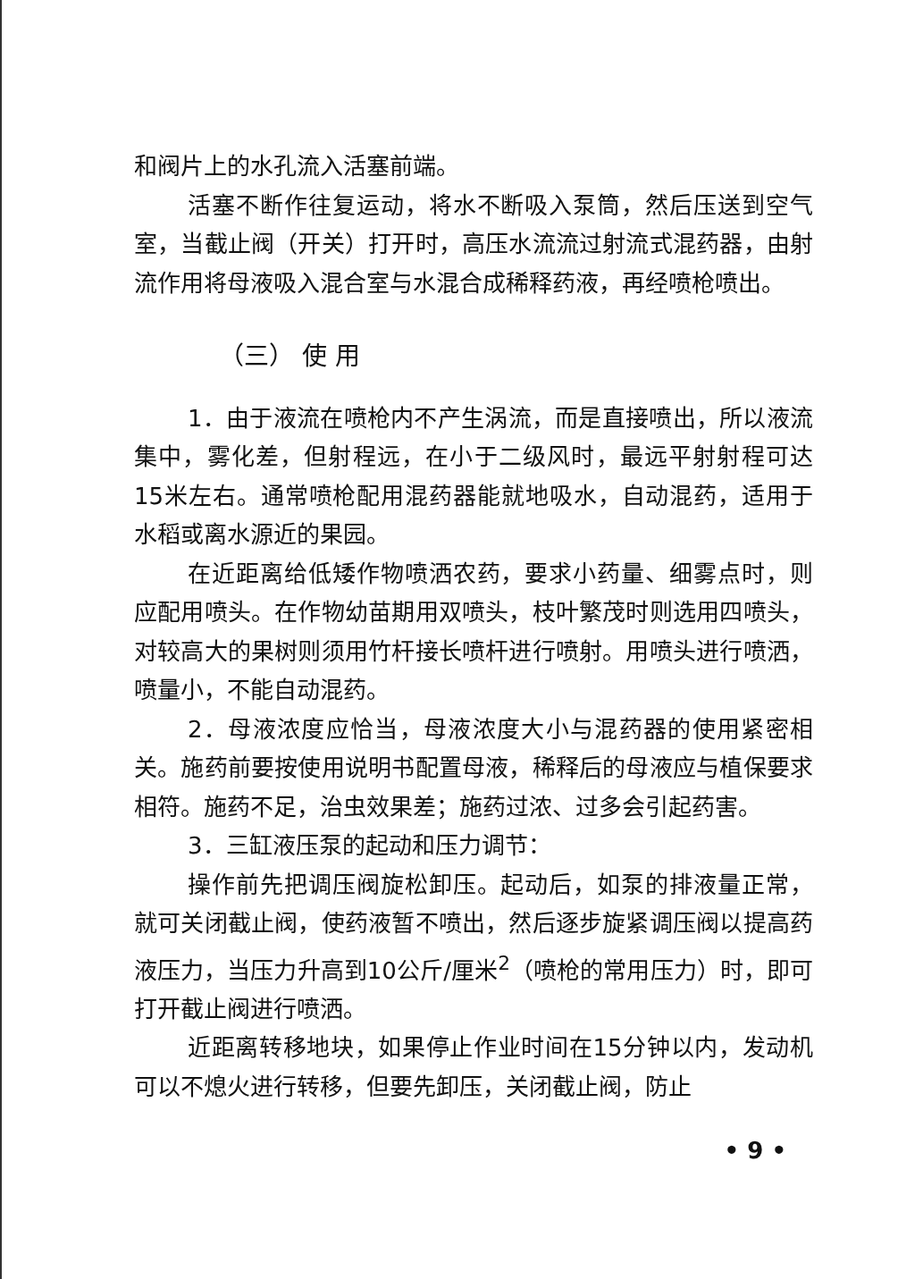和阀片上的水孔流入活塞前端。
活塞不断作往复运动，将水不断吸入泵筒，然后压送到空气室，当截止阀（开关）打开时，高压水流流过射流式混药器，由射流作用将母液吸入混合室与水混合成稀释药液，再经喷枪喷出。
（三） 使 用
1．由于液流在喷枪内不产生涡流，而是直接喷出，所以液流集中，雾化差，但射程远，在小于二级风时，最远平射射程可达15米左右。通常喷枪配用混药器能就地吸水，自动混药，适用于水稻或离水源近的果园。
在近距离给低矮作物喷洒农药，要求小药量、细雾点时，则应配用喷头。在作物幼苗期用双喷头，枝叶繁茂时则选用四喷头，对较高大的果树则须用竹杆接长喷杆进行喷射。用喷头进行喷洒，喷量小，不能自动混药。
2．母液浓度应恰当，母液浓度大小与混药器的使用紧密相关。施药前要按使用说明书配置母液，稀释后的母液应与植保要求相符。施药不足，治虫效果差；施药过浓、过多会引起药害。
3．三缸液压泵的起动和压力调节：
操作前先把调压阀旋松卸压。起动后，如泵的排液量正常，就可关闭截止阀，使药液暂不喷出，然后逐步旋紧调压阀以提高药液压力，当压力升高到10公斤/厘米<sup>2</sup>（喷枪的常用压力）时，即可打开截止阀进行喷洒。
近距离转移地块，如果停止作业时间在15分钟以内，发动机可以不熄火进行转移，但要先卸压，关闭截止阀，防止
• 9 •